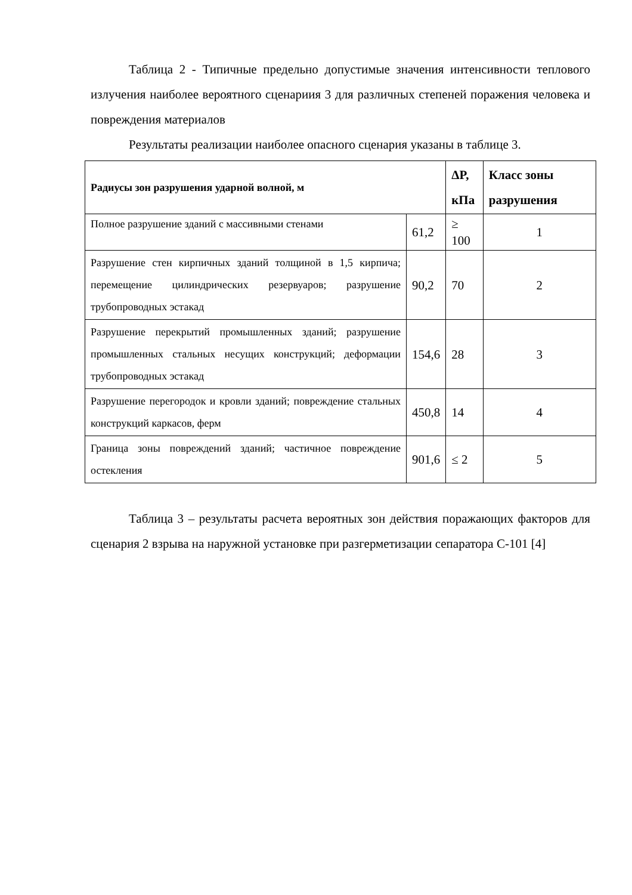Таблица 2 - Типичные предельно допустимые значения интенсивности теплового излучения наиболее вероятного сценариия 3 для различных степеней поражения человека и повреждения материалов
Результаты реализации наиболее опасного сценария указаны в таблице 3.
| Радиусы зон разрушения ударной волной, м | | ΔP, кПа | Класс зоны разрушения |
| --- | --- | --- | --- |
| Полное разрушение зданий с массивными стенами | 61,2 | ≥ 100 | 1 |
| Разрушение стен кирпичных зданий толщиной в 1,5 кирпича; перемещение цилиндрических резервуаров; разрушение трубопроводных эстакад | 90,2 | 70 | 2 |
| Разрушение перекрытий промышленных зданий; разрушение промышленных стальных несущих конструкций; деформации трубопроводных эстакад | 154,6 | 28 | 3 |
| Разрушение перегородок и кровли зданий; повреждение стальных конструкций каркасов, ферм | 450,8 | 14 | 4 |
| Граница зоны повреждений зданий; частичное повреждение остекления | 901,6 | ≤ 2 | 5 |
Таблица 3 – результаты расчета вероятных зон действия поражающих факторов для сценария 2 взрыва на наружной установке при разгерметизации сепаратора С-101 [4]